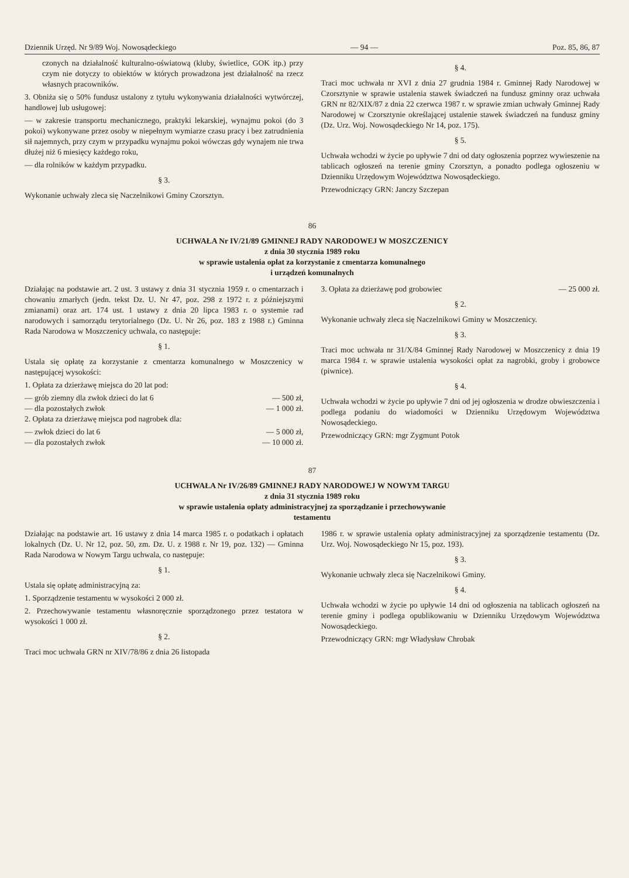Dziennik Urzęd. Nr 9/89 Woj. Nowosądeckiego — 94 — Poz. 85, 86, 87
czonych na działalność kulturalno-oświatową (kluby, świetlice, GOK itp.) przy czym nie dotyczy to obiektów w których prowadzona jest działalność na rzecz własnych pracowników.
3. Obniża się o 50% fundusz ustalony z tytułu wykonywania działalności wytwórczej, handlowej lub usługowej:
— w zakresie transportu mechanicznego, praktyki lekarskiej, wynajmu pokoi (do 3 pokoi) wykonywane przez osoby w niepełnym wymiarze czasu pracy i bez zatrudnienia sił najemnych, przy czym w przypadku wynajmu pokoi wówczas gdy wynajem nie trwa dłużej niż 6 miesięcy każdego roku,
— dla rolników w każdym przypadku.
§ 3.
Wykonanie uchwały zleca się Naczelnikowi Gminy Czorsztyn.
§ 4.
Traci moc uchwała nr XVI z dnia 27 grudnia 1984 r. Gminnej Rady Narodowej w Czorsztynie w sprawie ustalenia stawek świadczeń na fundusz gminny oraz uchwała GRN nr 82/XIX/87 z dnia 22 czerwca 1987 r. w sprawie zmian uchwały Gminnej Rady Narodowej w Czorsztynie określającej ustalenie stawek świadczeń na fundusz gminy (Dz. Urz. Woj. Nowosądeckiego Nr 14, poz. 175).
§ 5.
Uchwała wchodzi w życie po upływie 7 dni od daty ogłoszenia poprzez wywieszenie na tablicach ogłoszeń na terenie gminy Czorsztyn, a ponadto podlega ogłoszeniu w Dzienniku Urzędowym Województwa Nowosądeckiego.
Przewodniczący GRN: Janczy Szczepan
86
UCHWAŁA Nr IV/21/89 GMINNEJ RADY NARODOWEJ W MOSZCZENICY
z dnia 30 stycznia 1989 roku
w sprawie ustalenia opłat za korzystanie z cmentarza komunalnego
i urządzeń komunalnych
Działając na podstawie art. 2 ust. 3 ustawy z dnia 31 stycznia 1959 r. o cmentarzach i chowaniu zmarłych (jedn. tekst Dz. U. Nr 47, poz. 298 z 1972 r. z późniejszymi zmianami) oraz art. 174 ust. 1 ustawy z dnia 20 lipca 1983 r. o systemie rad narodowych i samorządu terytorialnego (Dz. U. Nr 26, poz. 183 z 1988 r.) Gminna Rada Narodowa w Moszczenicy uchwala, co następuje:
§ 1.
Ustala się opłatę za korzystanie z cmentarza komunalnego w Moszczenicy w następującej wysokości:
1. Opłata za dzierżawę miejsca do 20 lat pod:
— grób ziemny dla zwłok dzieci do lat 6 — 500 zł,
— dla pozostałych zwłok — 1 000 zł.
2. Opłata za dzierżawę miejsca pod nagrobek dla:
— zwłok dzieci do lat 6 — 5 000 zł,
— dla pozostałych zwłok — 10 000 zł.
3. Opłata za dzierżawę pod grobowiec — 25 000 zł.
§ 2.
Wykonanie uchwały zleca się Naczelnikowi Gminy w Moszczenicy.
§ 3.
Traci moc uchwała nr 31/X/84 Gminnej Rady Narodowej w Moszczenicy z dnia 19 marca 1984 r. w sprawie ustalenia wysokości opłat za nagrobki, groby i grobowce (piwnice).
§ 4.
Uchwała wchodzi w życie po upływie 7 dni od jej ogłoszenia w drodze obwieszczenia i podlega podaniu do wiadomości w Dzienniku Urzędowym Województwa Nowosądeckiego.
Przewodniczący GRN: mgr Zygmunt Potok
87
UCHWAŁA Nr IV/26/89 GMINNEJ RADY NARODOWEJ W NOWYM TARGU
z dnia 31 stycznia 1989 roku
w sprawie ustalenia opłaty administracyjnej za sporządzanie i przechowywanie
testamentu
Działając na podstawie art. 16 ustawy z dnia 14 marca 1985 r. o podatkach i opłatach lokalnych (Dz. U. Nr 12, poz. 50, zm. Dz. U. z 1988 r. Nr 19, poz. 132) — Gminna Rada Narodowa w Nowym Targu uchwala, co następuje:
§ 1.
Ustala się opłatę administracyjną za:
1. Sporządzenie testamentu w wysokości 2 000 zł.
2. Przechowywanie testamentu własnoręcznie sporządzonego przez testatora w wysokości 1 000 zł.
§ 2.
Traci moc uchwała GRN nr XIV/78/86 z dnia 26 listopada
1986 r. w sprawie ustalenia opłaty administracyjnej za sporządzenie testamentu (Dz. Urz. Woj. Nowosądeckiego Nr 15, poz. 193).
§ 3.
Wykonanie uchwały zleca się Naczelnikowi Gminy.
§ 4.
Uchwała wchodzi w życie po upływie 14 dni od ogłoszenia na tablicach ogłoszeń na terenie gminy i podlega opublikowaniu w Dzienniku Urzędowym Województwa Nowosądeckiego.
Przewodniczący GRN: mgr Władysław Chrobak